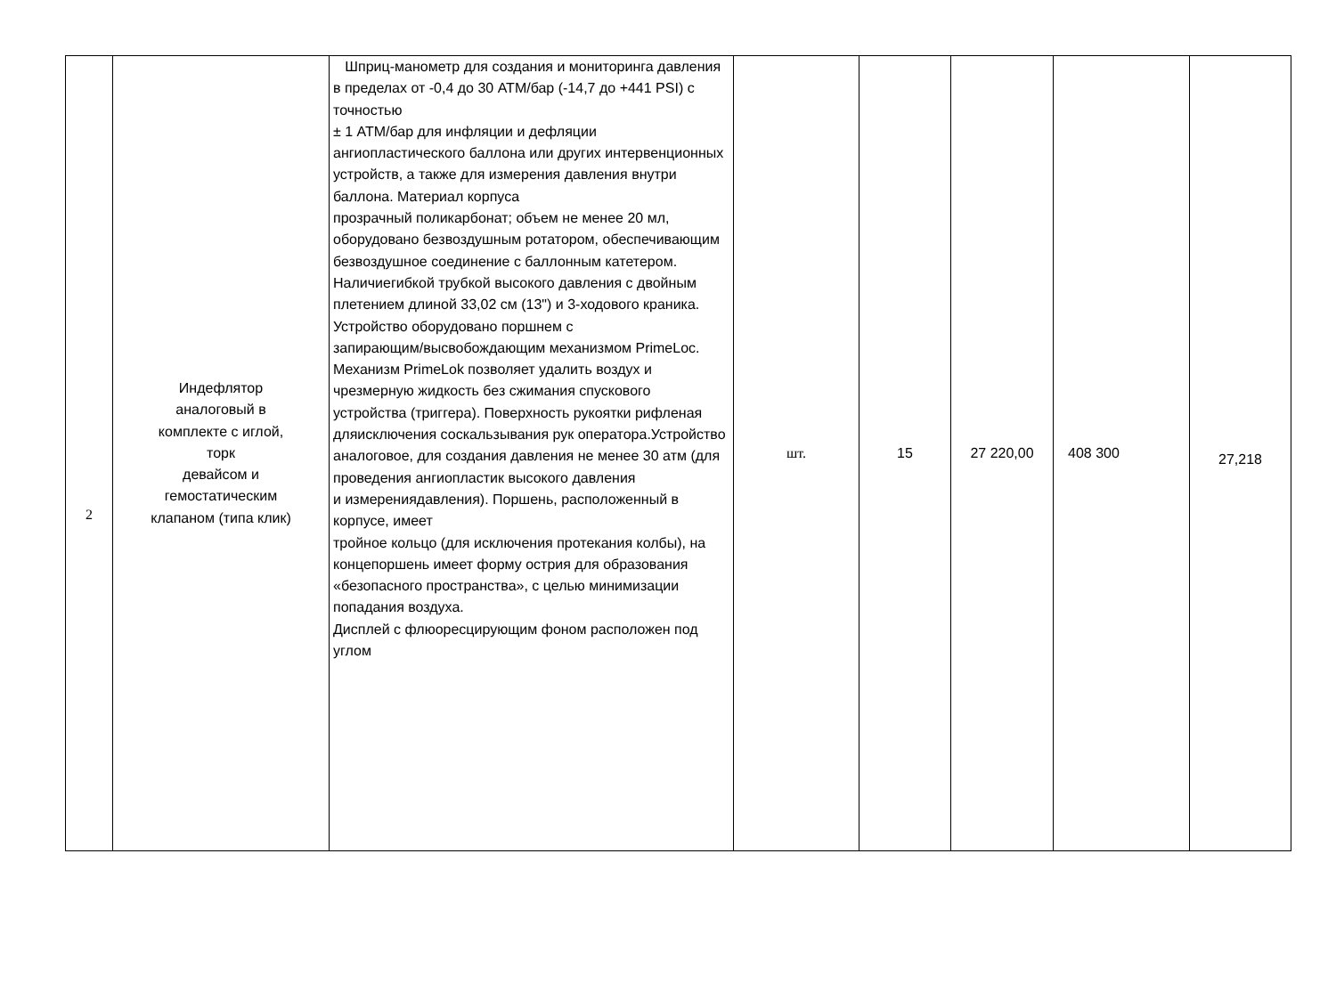| 2 | Индефлятор аналоговый в комплекте с иглой, торк девайсом и гемостатическим клапаном (типа клик) | Шприц-манометр для создания и мониторинга давления в пределах от -0,4 до 30 АТМ/бар (-14,7 до +441 PSI) с точностью ± 1 АТМ/бар для инфляции и дефляции ангиопластического баллона или других интервенционных устройств, а также для измерения давления внутри баллона. Материал корпуса прозрачный поликарбонат; объем не менее 20 мл, оборудовано безвоздушным ротатором, обеспечивающим безвоздушное соединение с баллонным катетером. Наличиегибкой трубкой высокого давления с двойным плетением длиной 33,02 см (13") и 3-ходового краника. Устройство оборудовано поршнем с запирающим/высвобождающим механизмом PrimeLoc. Механизм PrimeLok позволяет удалить воздух и чрезмерную жидкость без сжимания спускового устройства (триггера). Поверхность рукоятки рифленая дляисключения соскальзывания рук оператора.Устройство аналоговое, для создания давления не менее 30 атм (для проведения ангиопластик высокого давления и измерениядавления). Поршень, расположенный в корпусе, имеет тройное кольцо (для исключения протекания колбы), на концепоршень имеет форму острия для образования «безопасного пространства», с целью минимизации попадания воздуха. Дисплей с флюоресцирующим фоном расположен под углом | шт. | 15 | 27 220,00 | 408 300 | 27,218 |